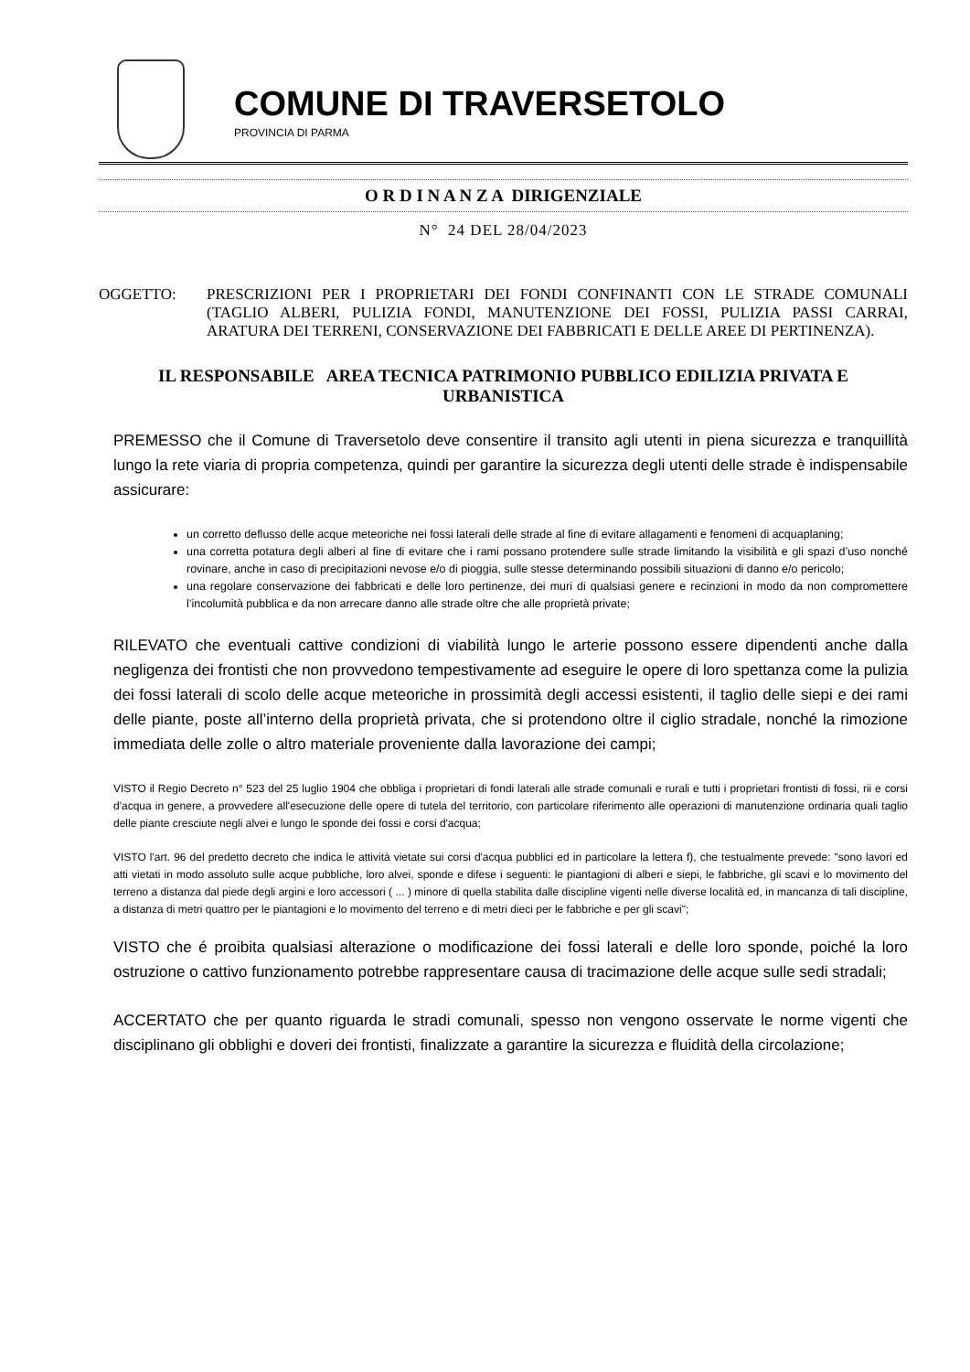COMUNE DI TRAVERSETOLO
PROVINCIA DI PARMA
O R D I N A N Z A DIRIGENZIALE
N° 24 DEL 28/04/2023
OGGETTO: PRESCRIZIONI PER I PROPRIETARI DEI FONDI CONFINANTI CON LE STRADE COMUNALI (TAGLIO ALBERI, PULIZIA FONDI, MANUTENZIONE DEI FOSSI, PULIZIA PASSI CARRAI, ARATURA DEI TERRENI, CONSERVAZIONE DEI FABBRICATI E DELLE AREE DI PERTINENZA).
IL RESPONSABILE AREA TECNICA PATRIMONIO PUBBLICO EDILIZIA PRIVATA E URBANISTICA
PREMESSO che il Comune di Traversetolo deve consentire il transito agli utenti in piena sicurezza e tranquillità lungo la rete viaria di propria competenza, quindi per garantire la sicurezza degli utenti delle strade è indispensabile assicurare:
un corretto deflusso delle acque meteoriche nei fossi laterali delle strade al fine di evitare allagamenti e fenomeni di acquaplaning;
una corretta potatura degli alberi al fine di evitare che i rami possano protendere sulle strade limitando la visibilità e gli spazi d’uso nonché rovinare, anche in caso di precipitazioni nevose e/o di pioggia, sulle stesse determinando possibili situazioni di danno e/o pericolo;
una regolare conservazione dei fabbricati e delle loro pertinenze, dei muri di qualsiasi genere e recinzioni in modo da non compromettere l’incolumità pubblica e da non arrecare danno alle strade oltre che alle proprietà private;
RILEVATO che eventuali cattive condizioni di viabilità lungo le arterie possono essere dipendenti anche dalla negligenza dei frontisti che non provvedono tempestivamente ad eseguire le opere di loro spettanza come la pulizia dei fossi laterali di scolo delle acque meteoriche in prossimità degli accessi esistenti, il taglio delle siepi e dei rami delle piante, poste all’interno della proprietà privata, che si protendono oltre il ciglio stradale, nonché la rimozione immediata delle zolle o altro materiale proveniente dalla lavorazione dei campi;
VISTO il Regio Decreto n° 523 del 25 luglio 1904 che obbliga i proprietari di fondi laterali alle strade comunali e rurali e tutti i proprietari frontisti di fossi, rii e corsi d'acqua in genere, a provvedere all'esecuzione delle opere di tutela del territorio, con particolare riferimento alle operazioni di manutenzione ordinaria quali taglio delle piante cresciute negli alvei e lungo le sponde dei fossi e corsi d'acqua;
VISTO l'art. 96 del predetto decreto che indica le attività vietate sui corsi d'acqua pubblici ed in particolare la lettera f), che testualmente prevede: "sono lavori ed atti vietati in modo assoluto sulle acque pubbliche, loro alvei, sponde e difese i seguenti: le piantagioni di alberi e siepi, le fabbriche, gli scavi e lo movimento del terreno a distanza dal piede degli argini e loro accessori ( ... ) minore di quella stabilita dalle discipline vigenti nelle diverse località ed, in mancanza di tali discipline, a distanza di metri quattro per le piantagioni e lo movimento del terreno e di metri dieci per le fabbriche e per gli scavi";
VISTO che é proibita qualsiasi alterazione o modificazione dei fossi laterali e delle loro sponde, poiché la loro ostruzione o cattivo funzionamento potrebbe rappresentare causa di tracimazione delle acque sulle sedi stradali;
ACCERTATO che per quanto riguarda le stradi comunali, spesso non vengono osservate le norme vigenti che disciplinano gli obblighi e doveri dei frontisti, finalizzate a garantire la sicurezza e fluidità della circolazione;